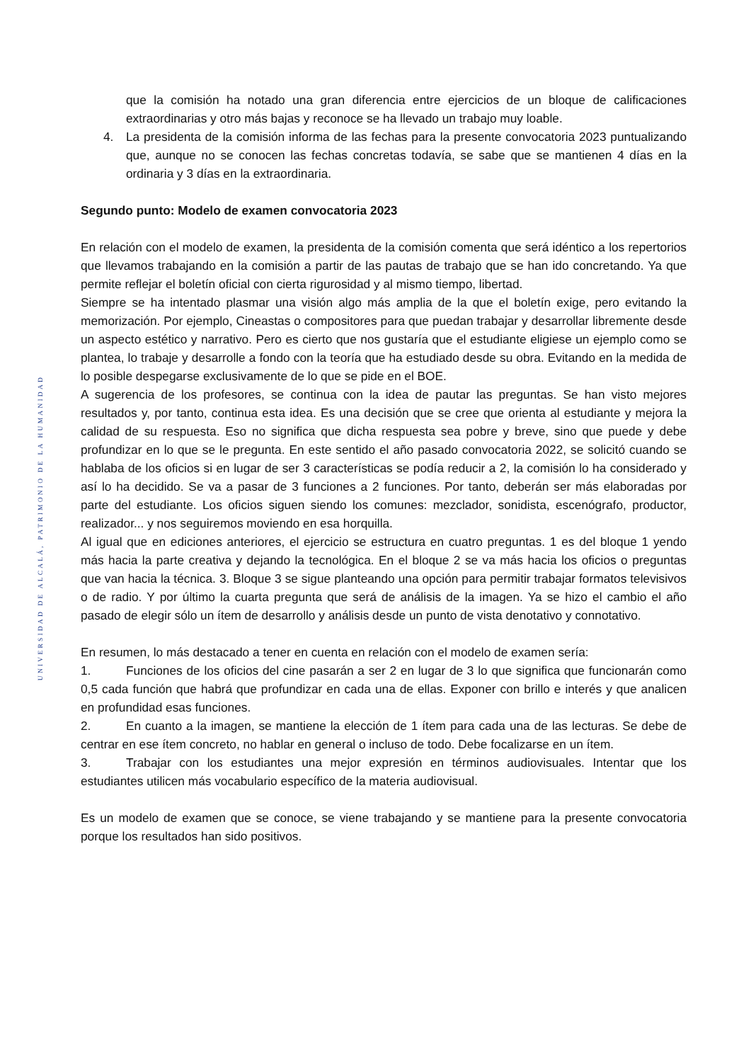UNIVERSIDAD DE ALCALÁ, PATRIMONIO DE LA HUMANIDAD
que la comisión ha notado una gran diferencia entre ejercicios de un bloque de calificaciones extraordinarias y otro más bajas y reconoce se ha llevado un trabajo muy loable.
4. La presidenta de la comisión informa de las fechas para la presente convocatoria 2023 puntualizando que, aunque no se conocen las fechas concretas todavía, se sabe que se mantienen 4 días en la ordinaria y 3 días en la extraordinaria.
Segundo punto: Modelo de examen convocatoria 2023
En relación con el modelo de examen, la presidenta de la comisión comenta que será idéntico a los repertorios que llevamos trabajando en la comisión a partir de las pautas de trabajo que se han ido concretando. Ya que permite reflejar el boletín oficial con cierta rigurosidad y al mismo tiempo, libertad.
Siempre se ha intentado plasmar una visión algo más amplia de la que el boletín exige, pero evitando la memorización. Por ejemplo, Cineastas o compositores para que puedan trabajar y desarrollar libremente desde un aspecto estético y narrativo. Pero es cierto que nos gustaría que el estudiante eligiese un ejemplo como se plantea, lo trabaje y desarrolle a fondo con la teoría que ha estudiado desde su obra. Evitando en la medida de lo posible despegarse exclusivamente de lo que se pide en el BOE.
A sugerencia de los profesores, se continua con la idea de pautar las preguntas. Se han visto mejores resultados y, por tanto, continua esta idea. Es una decisión que se cree que orienta al estudiante y mejora la calidad de su respuesta. Eso no significa que dicha respuesta sea pobre y breve, sino que puede y debe profundizar en lo que se le pregunta. En este sentido el año pasado convocatoria 2022, se solicitó cuando se hablaba de los oficios si en lugar de ser 3 características se podía reducir a 2, la comisión lo ha considerado y así lo ha decidido. Se va a pasar de 3 funciones a 2 funciones. Por tanto, deberán ser más elaboradas por parte del estudiante. Los oficios siguen siendo los comunes: mezclador, sonidista, escenógrafo, productor, realizador... y nos seguiremos moviendo en esa horquilla.
Al igual que en ediciones anteriores, el ejercicio se estructura en cuatro preguntas. 1 es del bloque 1 yendo más hacia la parte creativa y dejando la tecnológica. En el bloque 2 se va más hacia los oficios o preguntas que van hacia la técnica. 3. Bloque 3 se sigue planteando una opción para permitir trabajar formatos televisivos o de radio. Y por último la cuarta pregunta que será de análisis de la imagen. Ya se hizo el cambio el año pasado de elegir sólo un ítem de desarrollo y análisis desde un punto de vista denotativo y connotativo.
En resumen, lo más destacado a tener en cuenta en relación con el modelo de examen sería:
1. Funciones de los oficios del cine pasarán a ser 2 en lugar de 3 lo que significa que funcionarán como 0,5 cada función que habrá que profundizar en cada una de ellas. Exponer con brillo e interés y que analicen en profundidad esas funciones.
2. En cuanto a la imagen, se mantiene la elección de 1 ítem para cada una de las lecturas. Se debe de centrar en ese ítem concreto, no hablar en general o incluso de todo. Debe focalizarse en un ítem.
3. Trabajar con los estudiantes una mejor expresión en términos audiovisuales. Intentar que los estudiantes utilicen más vocabulario específico de la materia audiovisual.
Es un modelo de examen que se conoce, se viene trabajando y se mantiene para la presente convocatoria porque los resultados han sido positivos.